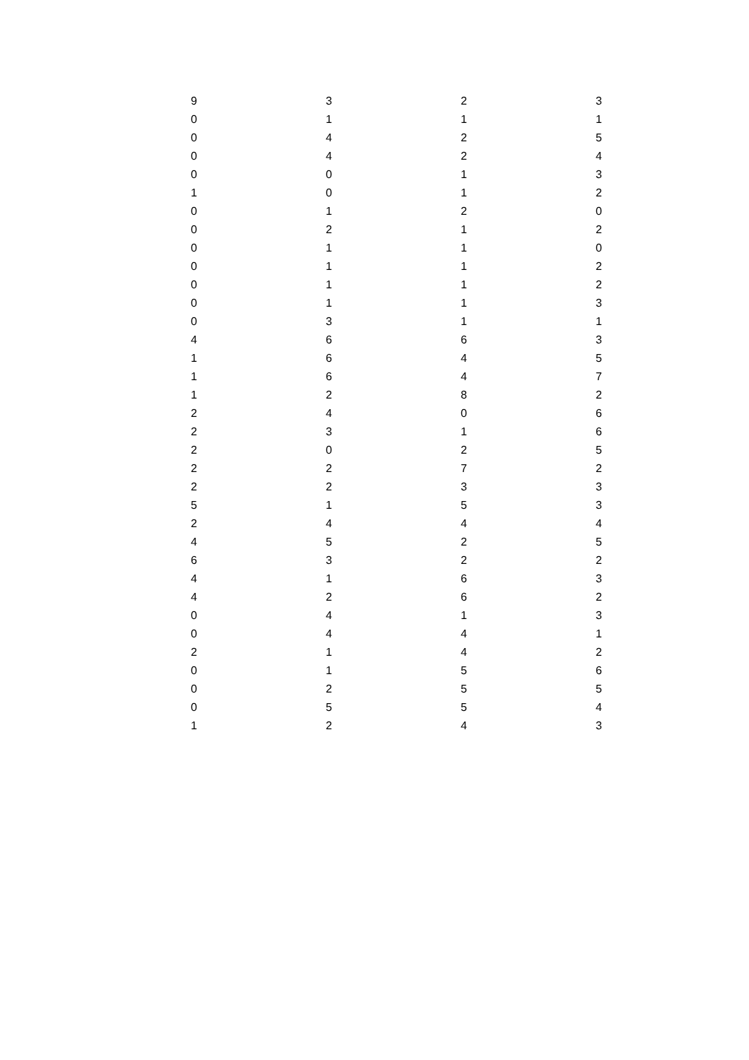| 9 | 3 | 2 | 3 |
| 0 | 1 | 1 | 1 |
| 0 | 4 | 2 | 5 |
| 0 | 4 | 2 | 4 |
| 0 | 0 | 1 | 3 |
| 1 | 0 | 1 | 2 |
| 0 | 1 | 2 | 0 |
| 0 | 2 | 1 | 2 |
| 0 | 1 | 1 | 0 |
| 0 | 1 | 1 | 2 |
| 0 | 1 | 1 | 2 |
| 0 | 1 | 1 | 3 |
| 0 | 3 | 1 | 1 |
| 4 | 6 | 6 | 3 |
| 1 | 6 | 4 | 5 |
| 1 | 6 | 4 | 7 |
| 1 | 2 | 8 | 2 |
| 2 | 4 | 0 | 6 |
| 2 | 3 | 1 | 6 |
| 2 | 0 | 2 | 5 |
| 2 | 2 | 7 | 2 |
| 2 | 2 | 3 | 3 |
| 5 | 1 | 5 | 3 |
| 2 | 4 | 4 | 4 |
| 4 | 5 | 2 | 5 |
| 6 | 3 | 2 | 2 |
| 4 | 1 | 6 | 3 |
| 4 | 2 | 6 | 2 |
| 0 | 4 | 1 | 3 |
| 0 | 4 | 4 | 1 |
| 2 | 1 | 4 | 2 |
| 0 | 1 | 5 | 6 |
| 0 | 2 | 5 | 5 |
| 0 | 5 | 5 | 4 |
| 1 | 2 | 4 | 3 |